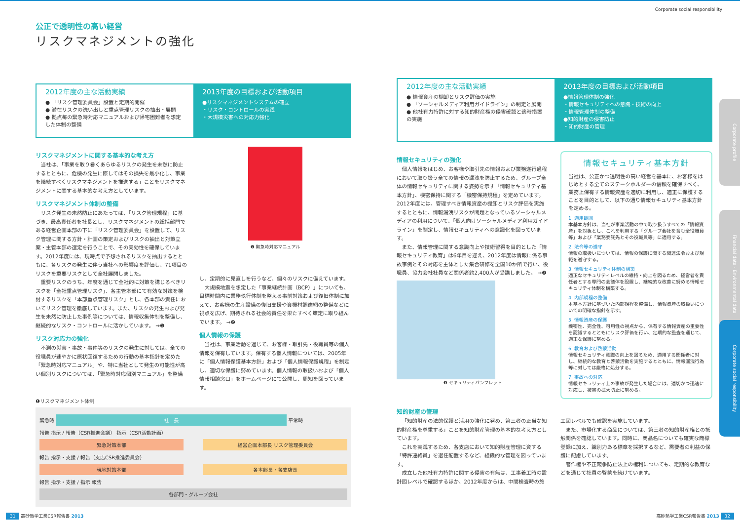Corporate social responsibility
公正で透明性の高い経営
リスクマネジメントの強化
2012年度の主な活動実績
● 「リスク管理委員会」設置と定期的開催
● 潜在リスクの洗い出しと重点管理リスクの抽出・展開
● 拠点毎の緊急時対応マニュアルおよび帰宅困難者を想定した体制の整備
2013年度の目標および活動項目
●リスクマネジメントシステムの確立
・リスク・コントロールの実践
・大規模災害への対応力強化
リスクマネジメントに関する基本的な考え方
当社は、「事業を取り巻くあらゆるリスクの発生を未然に防止するとともに、危機の発生に際してはその損失を最小化し、事業を継続すべくリスクマネジメントを推進する」ことをリスクマネジメントに関する基本的な考え方としています。
リスクマネジメント体制の整備
リスク発生の未然防止にあたっては、「リスク管理規程」に基づき、最高責任者を社長とし、リスクマネジメントの総括部門である経営企画本部の下に「リスク管理委員会」を設置して、リスク管理に関する方針・計画の策定およびリスクの抽出と対策立案・主管本部の選定を行うことで、その実効性を確保しています。2012年度には、現時点で予想されるリスクを抽出するとともに、各リスクの発生に伴う当社への影響度を評価し、71項目のリスクを重要リスクとして全社展開しました。
重要リスクのうち、年度を通じて全社的に対策を講じるべきリスクを「全社重点管理リスク」、各主管本部にて有効な対策を検討するリスクを「本部重点管理リスク」とし、各本部の責任においてリスク管理を徹底しています。また、リスクの発生および発生を未然に防止した事例等については、情報収集体制を整備し、継続的なリスク・コントロールに活かしています。 →❶
リスク対応力の強化
不測の災害・事故・事件等のリスクの発生に対しては、全ての役職員が速やかに原状回復するための行動の基本指針を定めた「緊急時対応マニュアル」や、特に当社として発生の可能性が高い個別リスクについては、「緊急時対応個別マニュアル」を整備
❷ 緊急時対応マニュアル
し、定期的に見直しを行うなど、個々のリスクに備えています。
大規模地震を想定した「事業継続計画（BCP）」についても、目標時間内に業務執行体制を整える事前対策および復旧体制に加えて、お客様の生産設備の復旧支援や資機材調達網の整備などに視点を広げ、期待される社会的責任を果たすべく策定に取り組んでいます。 →❷
個人情報の保護
当社は、事業活動を通じて、お客様・取引先・役職員等の個人情報を保有しています。保有する個人情報については、2005年に「個人情報保護基本方針」および「個人情報保護規程」を制定し、適切な保護に努めています。個人情報の取扱いおよび「個人情報相談窓口」をホームページにて公開し、周知を図っています。
❶リスクマネジメント体制
緊急時 社　長 平常時
報告 指示 / 報告（CSR推進会議） 指示（CSR活動計画）
緊急対策本部 経営企画本部長 リスク管理委員会
報告 指示・支援 / 報告（支店CSR推進委員会）
現地対策本部 各本部長・各支店長
報告 指示・支援 / 指示 報告
各部門・グループ会社
2012年度の主な活動実績
● 情報資産の棚卸とリスク評価の実施
● 「ソーシャルメディア利用ガイドライン」の制定と展開
● 他社有力特許に対する知的財産権の侵害確認と適時措置の実施
2013年度の目標および活動項目
●情報管理体制の強化
・情報セキュリティへの意識・技術の向上
・情報管理体制の整備
●知的財産の侵害防止
・知的財産の管理
情報セキュリティの強化
個人情報をはじめ、お客様や取引先の情報および業務遂行過程において取り扱う全ての情報の漏洩を防止するため、グループ全体の情報セキュリティに関する姿勢を示す「情報セキュリティ基本方針」、機密保持に関する「機密保持規程」を定めています。2012年度には、管理すべき情報資産の棚卸とリスク評価を実施するとともに、情報漏洩リスクが問題となっているソーシャルメディアの利用について、「個人向けソーシャルメディア利用ガイドライン」を制定し、情報セキュリティへの意識化を図っています。
また、情報管理に関する意識向上や技術習得を目的とした「情報セキュリティ教育」は6年目を迎え、2012年度は情報に係る事故事例とその対応を主体とした集合研修を全国10か所で行い、役職員、協力会社社員など関係者約2,400人が受講しました。 →❸
❸ セキュリティパンフレット
情報セキュリティ基本方針
当社は、公正かつ透明性の高い経営を基本に、お客様をはじめとする全てのステークホルダーの信頼を確保すべく、業務上保有する情報資産を適切に利用し、適正に保護することを目的として、以下の通り情報セキュリティ基本方針を定める。
1. 適用範囲
本基本方針は、当社が事業活動の中で取り扱うすべての「情報資産」を対象とし、これを利用する「グループ会社を含む全役職員等」および「業務委託先とその役職員等」に適用する。
2. 法令等の遵守
情報の取扱いについては、情報の保護に関する関連法令および規範を遵守する。
3. 情報セキュリティ体制の構築
適正なセキュリティレベルの維持・向上を図るため、経営者を責任者とする専門の会議体を設置し、継続的な改善に努める情報セキュリティ体制を構築する。
4. 内部規程の整備
本基本方針に基づいた内部規程を整備し、情報資産の取扱いについての明確な指針を示す。
5. 情報資産の保護
機密性、完全性、可用性の視点から、保有する情報資産の重要性を認識するとともにリスク評価を行い、定期的な監査を通じて、適正な保護に努める。
6. 教育および啓蒙活動
情報セキュリティ意識の向上を図るため、適用する関係者に対し、継続的な教育と啓蒙活動を実施するとともに、情報漏洩行為等に対しては厳格に処分する。
7. 事故への対応
情報セキュリティ上の事故が発生した場合には、適切かつ迅速に対応し、被害の拡大防止に努める。
知的財産の管理
「知的財産の法的保護と活用の強化に努め、第三者の正当な知的財産権を尊重する」ことを知的財産管理の基本的な考え方としています。
これを実践するため、各支店において知的財産管理に資する「特許連絡員」を選任配置するなど、組織的な管理を図っています。
成立した他社有力特許に関する侵害の有無は、工事着工時の設計図レベルで確認するほか、2012年度からは、中間検査時の施工図レベルでも確認を実施しています。
また、市場化する商品については、第三者の知的財産権との抵触関係を確認しています。同時に、商品名についても確実な商標登録に加え、識別力ある標章を採択するなど、需要者の利益の保護に配慮しています。
著作権や不正競争防止法上の権利についても、定期的な教育などを通じて社員の啓蒙を続けています。
Corporate profile
Financial data · Environmental data
Corporate social responsibility
31 高砂熱学工業CSR報告書 2013 高砂熱学工業CSR報告書 2013 32